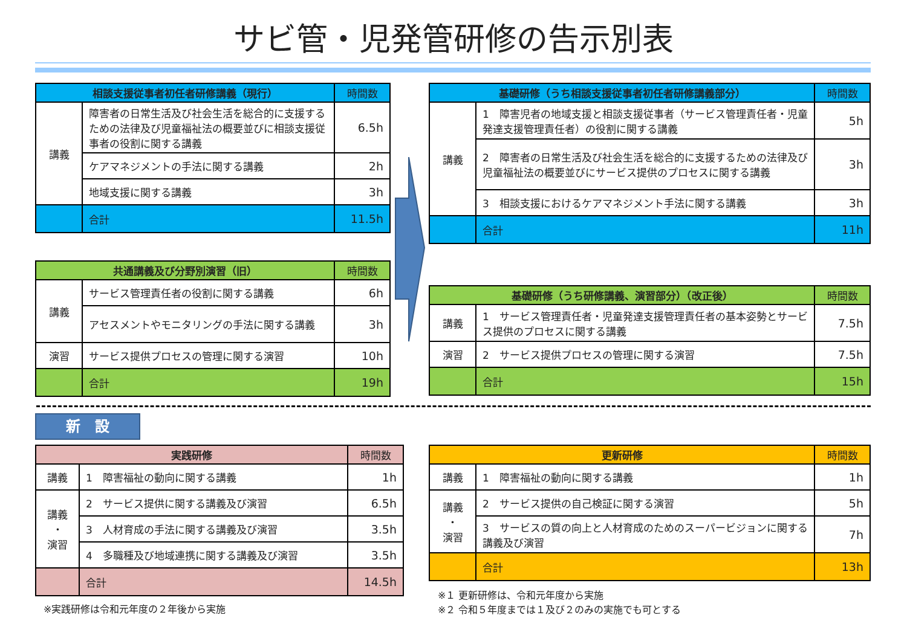サビ管・児発管研修の告示別表
| 相談支援従事者初任者研修講義（現行） | | 時間数 |
| 講義 | 障害者の日常生活及び社会生活を総合的に支援するための法律及び児童福祉法の概要並びに相談支援従事者の役割に関する講義 | 6.5h |
| | ケアマネジメントの手法に関する講義 | 2h |
| | 地域支援に関する講義 | 3h |
| | 合計 | 11.5h |
| 共通講義及び分野別演習（旧） | | 時間数 |
| 講義 | サービス管理責任者の役割に関する講義 | 6h |
| | アセスメントやモニタリングの手法に関する講義 | 3h |
| 演習 | サービス提供プロセスの管理に関する演習 | 10h |
| | 合計 | 19h |
| 基礎研修（うち相談支援従事者初任者研修講義部分） | | 時間数 |
| 講義 | 1 障害児者の地域支援と相談支援従事者（サービス管理責任者・児童発達支援管理責任者）の役割に関する講義 | 5h |
| | 2 障害者の日常生活及び社会生活を総合的に支援するための法律及び児童福祉法の概要並びにサービス提供のプロセスに関する講義 | 3h |
| | 3 相談支援におけるケアマネジメント手法に関する講義 | 3h |
| | 合計 | 11h |
| 基礎研修（うち研修講義、演習部分）（改正後） | | 時間数 |
| 講義 | 1 サービス管理責任者・児童発達支援管理責任者の基本姿勢とサービス提供のプロセスに関する講義 | 7.5h |
| 演習 | 2 サービス提供プロセスの管理に関する演習 | 7.5h |
| | 合計 | 15h |
新　設
| 実践研修 | | 時間数 |
| 講義 | 1 障害福祉の動向に関する講義 | 1h |
| 講義 ・ 演習 | 2 サービス提供に関する講義及び演習 | 6.5h |
| | 3 人材育成の手法に関する講義及び演習 | 3.5h |
| | 4 多職種及び地域連携に関する講義及び演習 | 3.5h |
| | 合計 | 14.5h |
※実践研修は令和元年度の２年後から実施
| 更新研修 | | 時間数 |
| 講義 | 1 障害福祉の動向に関する講義 | 1h |
| 講義 ・ 演習 | 2 サービス提供の自己検証に関する演習 | 5h |
| | 3 サービスの質の向上と人材育成のためのスーパービジョンに関する講義及び演習 | 7h |
| | 合計 | 13h |
※１ 更新研修は、令和元年度から実施
※２ 令和５年度までは１及び２のみの実施でも可とする